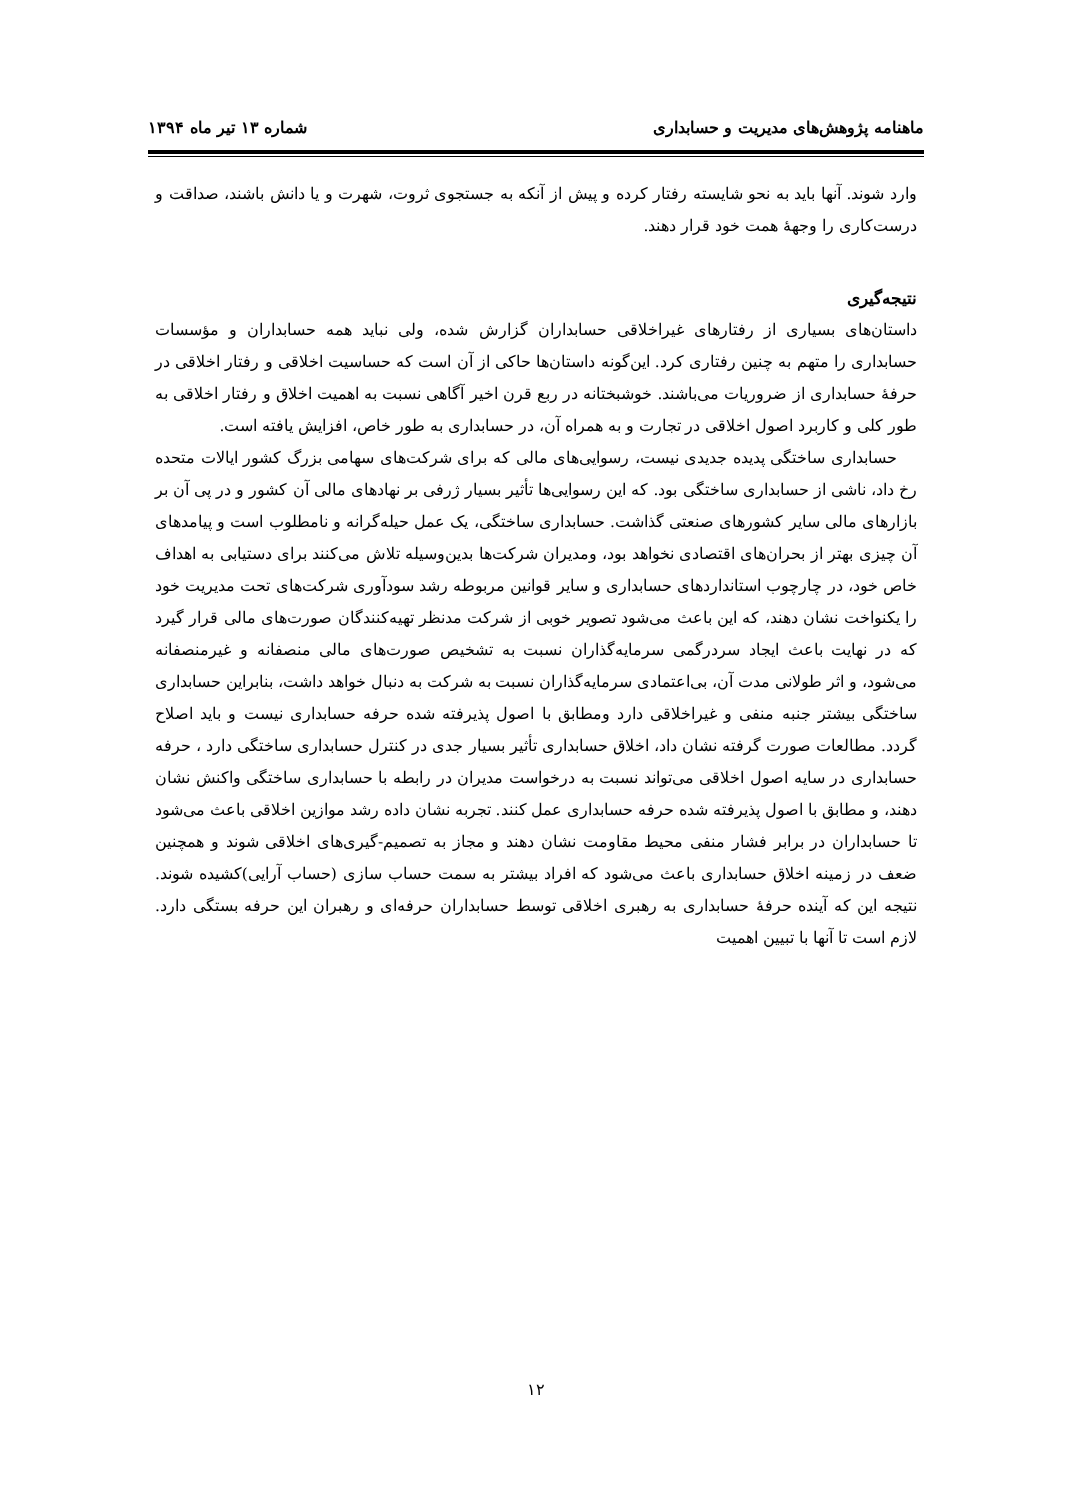ماهنامه پژوهش‌های مدیریت و حسابداری شماره ۱۳ تیر ماه ۱۳۹۴
وارد شوند. آنها باید به نحو شایسته رفتار کرده و پیش از آنکه به جستجوی ثروت، شهرت و یا دانش باشند، صداقت و درست‌کاری را وجهۀ همت خود قرار دهند.
نتیجه‌گیری
داستان‌های بسیاری از رفتارهای غیراخلاقی حسابداران گزارش شده، ولی نباید همه حسابداران و مؤسسات حسابداری را متهم به چنین رفتاری کرد. این‌گونه داستان‌ها حاکی از آن است که حساسیت اخلاقی و رفتار اخلاقی در حرفۀ حسابداری از ضروریات می‌باشند. خوشبختانه در ربع قرن اخیر آگاهی نسبت به اهمیت اخلاق و رفتار اخلاقی به طور کلی و کاربرد اصول اخلاقی در تجارت و به همراه آن، در حسابداری به طور خاص، افزایش یافته است.
حسابداری ساختگی پدیده جدیدی نیست، رسوایی‌های مالی که برای شرکت‌های سهامی بزرگ کشور ایالات متحده رخ داد، ناشی از حسابداری ساختگی بود. که این رسوایی‌ها تأثیر بسیار ژرفی بر نهادهای مالی آن کشور و در پی آن بر بازارهای مالی سایر کشورهای صنعتی گذاشت. حسابداری ساختگی، یک عمل حیله‌گرانه و نامطلوب است و پیامدهای آن چیزی بهتر از بحران‌های اقتصادی نخواهد بود، ومدیران شرکت‌ها بدین‌وسیله تلاش می‌کنند برای دستیابی به اهداف خاص خود، در چارچوب استانداردهای حسابداری و سایر قوانین مربوطه رشد سودآوری شرکت‌های تحت مدیریت خود را یکنواخت نشان دهند، که این باعث می‌شود تصویر خوبی از شرکت مدنظر تهیه‌کنندگان صورت‌های مالی قرار گیرد که در نهایت باعث ایجاد سردرگمی سرمایه‌گذاران نسبت به تشخیص صورت‌های مالی منصفانه و غیرمنصفانه می‌شود، و اثر طولانی مدت آن، بی‌اعتمادی سرمایه‌گذاران نسبت به شرکت به دنبال خواهد داشت، بنابراین حسابداری ساختگی بیشتر جنبه منفی و غیراخلاقی دارد ومطابق با اصول پذیرفته شده حرفه حسابداری نیست و باید اصلاح گردد. مطالعات صورت گرفته نشان داد، اخلاق حسابداری تأثیر بسیار جدی در کنترل حسابداری ساختگی دارد ، حرفه حسابداری در سایه اصول اخلاقی می‌تواند نسبت به درخواست مدیران در رابطه با حسابداری ساختگی واکنش نشان دهند، و مطابق با اصول پذیرفته شده حرفه حسابداری عمل کنند. تجربه نشان داده رشد موازین اخلاقی باعث می‌شود تا حسابداران در برابر فشار منفی محیط مقاومت نشان دهند و مجاز به تصمیم-گیری‌های اخلاقی شوند و همچنین ضعف در زمینه اخلاق حسابداری باعث می‌شود که افراد بیشتر به سمت حساب سازی (حساب آرایی)کشیده شوند. نتیجه این که آینده حرفۀ حسابداری به رهبری اخلاقی توسط حسابداران حرفه‌ای و رهبران این حرفه بستگی دارد. لازم است تا آنها با تبیین اهمیت
۱۲